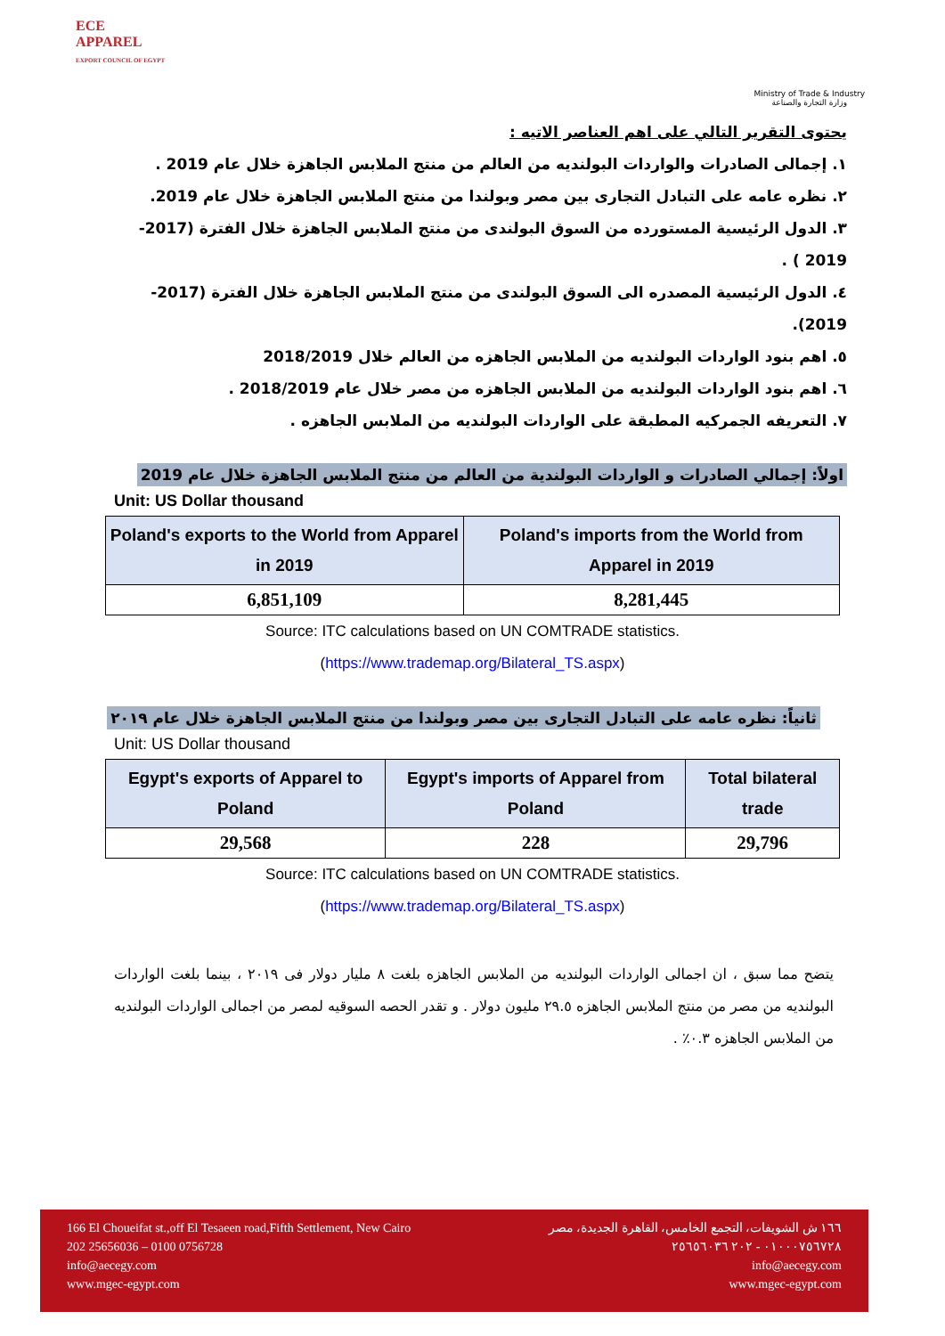ECE
APPAREL
EXPORT COUNCIL OF EGYPT
Ministry of Trade & Industry
وزارة التجارة والصناعة
يحتوى التقرير التالي على اهم العناصر الاتيه :
١. إجمالى الصادرات والواردات البولنديه من العالم من منتج الملابس الجاهزة خلال عام 2019 .
٢. نظره عامه على التبادل التجارى بين مصر وبولندا من منتج الملابس الجاهزة خلال عام 2019.
٣. الدول الرئيسية المستورده من السوق البولندى من منتج الملابس الجاهزة خلال الفترة (2017-2019 ) .
٤. الدول الرئيسية المصدره الى السوق البولندى من منتج الملابس الجاهزة خلال الفترة (2017-2019).
٥. اهم بنود الواردات البولنديه من الملابس الجاهزه من العالم خلال 2018/2019
٦. اهم بنود الواردات البولنديه من الملابس الجاهزه من مصر خلال عام 2018/2019 .
٧. التعريفه الجمركيه المطبقة على الواردات البولنديه من الملابس الجاهزه .
اولاً: إجمالي الصادرات و الواردات البولندية من العالم من منتج الملابس الجاهزة خلال عام 2019
Unit: US Dollar thousand
| Poland's exports to the World from Apparel in 2019 | Poland's imports from the World from Apparel in 2019 |
| --- | --- |
| 6,851,109 | 8,281,445 |
Source: ITC calculations based on UN COMTRADE statistics.
(https://www.trademap.org/Bilateral_TS.aspx)
ثانياً: نظره عامه على التبادل التجارى بين مصر وبولندا من منتج الملابس الجاهزة خلال عام ٢٠١٩
Unit: US Dollar thousand
| Egypt's exports of Apparel to Poland | Egypt's imports of Apparel from Poland | Total bilateral trade |
| --- | --- | --- |
| 29,568 | 228 | 29,796 |
Source: ITC calculations based on UN COMTRADE statistics.
(https://www.trademap.org/Bilateral_TS.aspx)
يتضح مما سبق ، ان اجمالى الواردات البولنديه من الملابس الجاهزه بلغت ٨ مليار دولار فى ٢٠١٩ ، بينما بلغت الواردات البولنديه من مصر من منتج الملابس الجاهزه ٢٩.٥ مليون دولار . و تقدر الحصه السوقيه لمصر من اجمالى الواردات البولنديه من الملابس الجاهزه ٠.٣٪ .
166 El Choueifat st.,off El Tesaeen road,Fifth Settlement, New Cairo
202 25656036 – 0100 0756728
info@aecegy.com
www.mgec-egypt.com
١٦٦ ش الشويفات، التجمع الخامس، القاهرة الجديدة، مصر
٠١٠٠٠٧٥٦٧٢٨ - ٢٠٢ ٢٥٦٥٦٠٣٦
info@aecegy.com
www.mgec-egypt.com